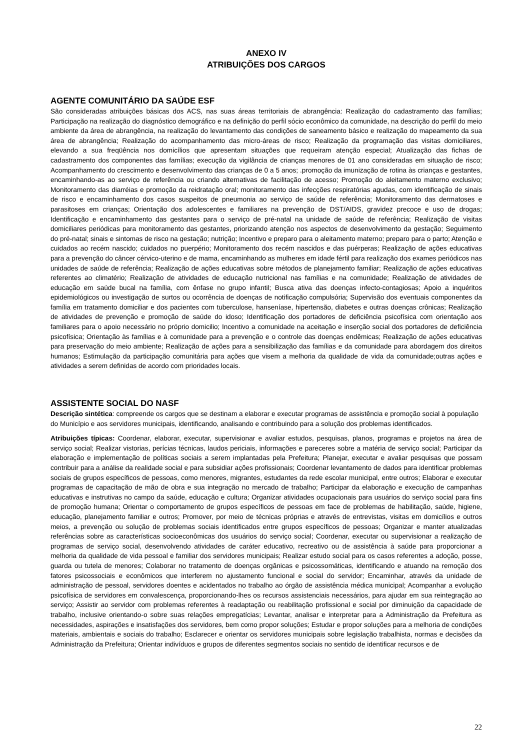ANEXO IV
ATRIBUIÇÕES DOS CARGOS
AGENTE COMUNITÁRIO DA SAÚDE ESF
São consideradas atribuições básicas dos ACS, nas suas áreas territoriais de abrangência: Realização do cadastramento das famílias; Participação na realização do diagnóstico demográfico e na definição do perfil sócio econômico da comunidade, na descrição do perfil do meio ambiente da área de abrangência, na realização do levantamento das condições de saneamento básico e realização do mapeamento da sua área de abrangência; Realização do acompanhamento das micro-áreas de risco; Realização da programação das visitas domiciliares, elevando a sua freqüência nos domicílios que apresentam situações que requeiram atenção especial; Atualização das fichas de cadastramento dos componentes das famílias; execução da vigilância de crianças menores de 01 ano consideradas em situação de risco; Acompanhamento do crescimento e desenvolvimento das crianças de 0 a 5 anos; .promoção da imunização de rotina às crianças e gestantes, encaminhando-as ao serviço de referência ou criando alternativas de facilitação de acesso; Promoção do aleitamento materno exclusivo; Monitoramento das diarréias e promoção da reidratação oral; monitoramento das infecções respiratórias agudas, com identificação de sinais de risco e encaminhamento dos casos suspeitos de pneumonia ao serviço de saúde de referência; Monitoramento das dermatoses e parasitoses em crianças; Orientação dos adolescentes e familiares na prevenção de DST/AIDS, gravidez precoce e uso de drogas; Identificação e encaminhamento das gestantes para o serviço de pré-natal na unidade de saúde de referência; Realização de visitas domiciliares periódicas para monitoramento das gestantes, priorizando atenção nos aspectos de desenvolvimento da gestação; Seguimento do pré-natal; sinais e sintomas de risco na gestação; nutrição; Incentivo e preparo para o aleitamento materno; preparo para o parto; Atenção e cuidados ao recém nascido; cuidados no puerpério; Monitoramento dos recém nascidos e das puérperas; Realização de ações educativas para a prevenção do câncer cérvico-uterino e de mama, encaminhando as mulheres em idade fértil para realização dos exames periódicos nas unidades de saúde de referência; Realização de ações educativas sobre métodos de planejamento familiar; Realização de ações educativas referentes ao climatério; Realização de atividades de educação nutricional nas famílias e na comunidade; Realização de atividades de educação em saúde bucal na família, com ênfase no grupo infantil; Busca ativa das doenças infecto-contagiosas; Apoio a inquéritos epidemiológicos ou investigação de surtos ou ocorrência de doenças de notificação compulsória; Supervisão dos eventuais componentes da família em tratamento domiciliar e dos pacientes com tuberculose, hanseníase, hipertensão, diabetes e outras doenças crônicas; Realização de atividades de prevenção e promoção de saúde do idoso; Identificação dos portadores de deficiência psicofísica com orientação aos familiares para o apoio necessário no próprio domicilio; Incentivo a comunidade na aceitação e inserção social dos portadores de deficiência psicofísica; Orientação às famílias e à comunidade para a prevenção e o controle das doenças endêmicas; Realização de ações educativas para preservação do meio ambiente; Realização de ações para a sensibilização das famílias e da comunidade para abordagem dos direitos humanos; Estimulação da participação comunitária para ações que visem a melhoria da qualidade de vida da comunidade;outras ações e atividades a serem definidas de acordo com prioridades locais.
ASSISTENTE SOCIAL DO NASF
Descrição sintética: compreende os cargos que se destinam a elaborar e executar programas de assistência e promoção social à população do Município e aos servidores municipais, identificando, analisando e contribuindo para a solução dos problemas identificados.
Atribuições típicas: Coordenar, elaborar, executar, supervisionar e avaliar estudos, pesquisas, planos, programas e projetos na área de serviço social; Realizar vistorias, perícias técnicas, laudos periciais, informações e pareceres sobre a matéria de serviço social; Participar da elaboração e implementação de políticas sociais a serem implantadas pela Prefeitura; Planejar, executar e avaliar pesquisas que possam contribuir para a análise da realidade social e para subsidiar ações profissionais; Coordenar levantamento de dados para identificar problemas sociais de grupos específicos de pessoas, como menores, migrantes, estudantes da rede escolar municipal, entre outros; Elaborar e executar programas de capacitação de mão de obra e sua integração no mercado de trabalho; Participar da elaboração e execução de campanhas educativas e instrutivas no campo da saúde, educação e cultura; Organizar atividades ocupacionais para usuários do serviço social para fins de promoção humana; Orientar o comportamento de grupos específicos de pessoas em face de problemas de habilitação, saúde, higiene, educação, planejamento familiar e outros; Promover, por meio de técnicas próprias e através de entrevistas, visitas em domicílios e outros meios, a prevenção ou solução de problemas sociais identificados entre grupos específicos de pessoas; Organizar e manter atualizadas referências sobre as características socioeconômicas dos usuários do serviço social; Coordenar, executar ou supervisionar a realização de programas de serviço social, desenvolvendo atividades de caráter educativo, recreativo ou de assistência à saúde para proporcionar a melhoria da qualidade de vida pessoal e familiar dos servidores municipais; Realizar estudo social para os casos referentes a adoção, posse, guarda ou tutela de menores; Colaborar no tratamento de doenças orgânicas e psicossomáticas, identificando e atuando na remoção dos fatores psicossociais e econômicos que interferem no ajustamento funcional e social do servidor; Encaminhar, através da unidade de administração de pessoal, servidores doentes e acidentados no trabalho ao órgão de assistência médica municipal; Acompanhar a evolução psicofísica de servidores em convalescença, proporcionando-lhes os recursos assistenciais necessários, para ajudar em sua reintegração ao serviço; Assistir ao servidor com problemas referentes à readaptação ou reabilitação profissional e social por diminuição da capacidade de trabalho, inclusive orientando-o sobre suas relações empregatícias; Levantar, analisar e interpretar para a Administração da Prefeitura as necessidades, aspirações e insatisfações dos servidores, bem como propor soluções; Estudar e propor soluções para a melhoria de condições materiais, ambientais e sociais do trabalho; Esclarecer e orientar os servidores municipais sobre legislação trabalhista, normas e decisões da Administração da Prefeitura; Orientar indivíduos e grupos de diferentes segmentos sociais no sentido de identificar recursos e de
22